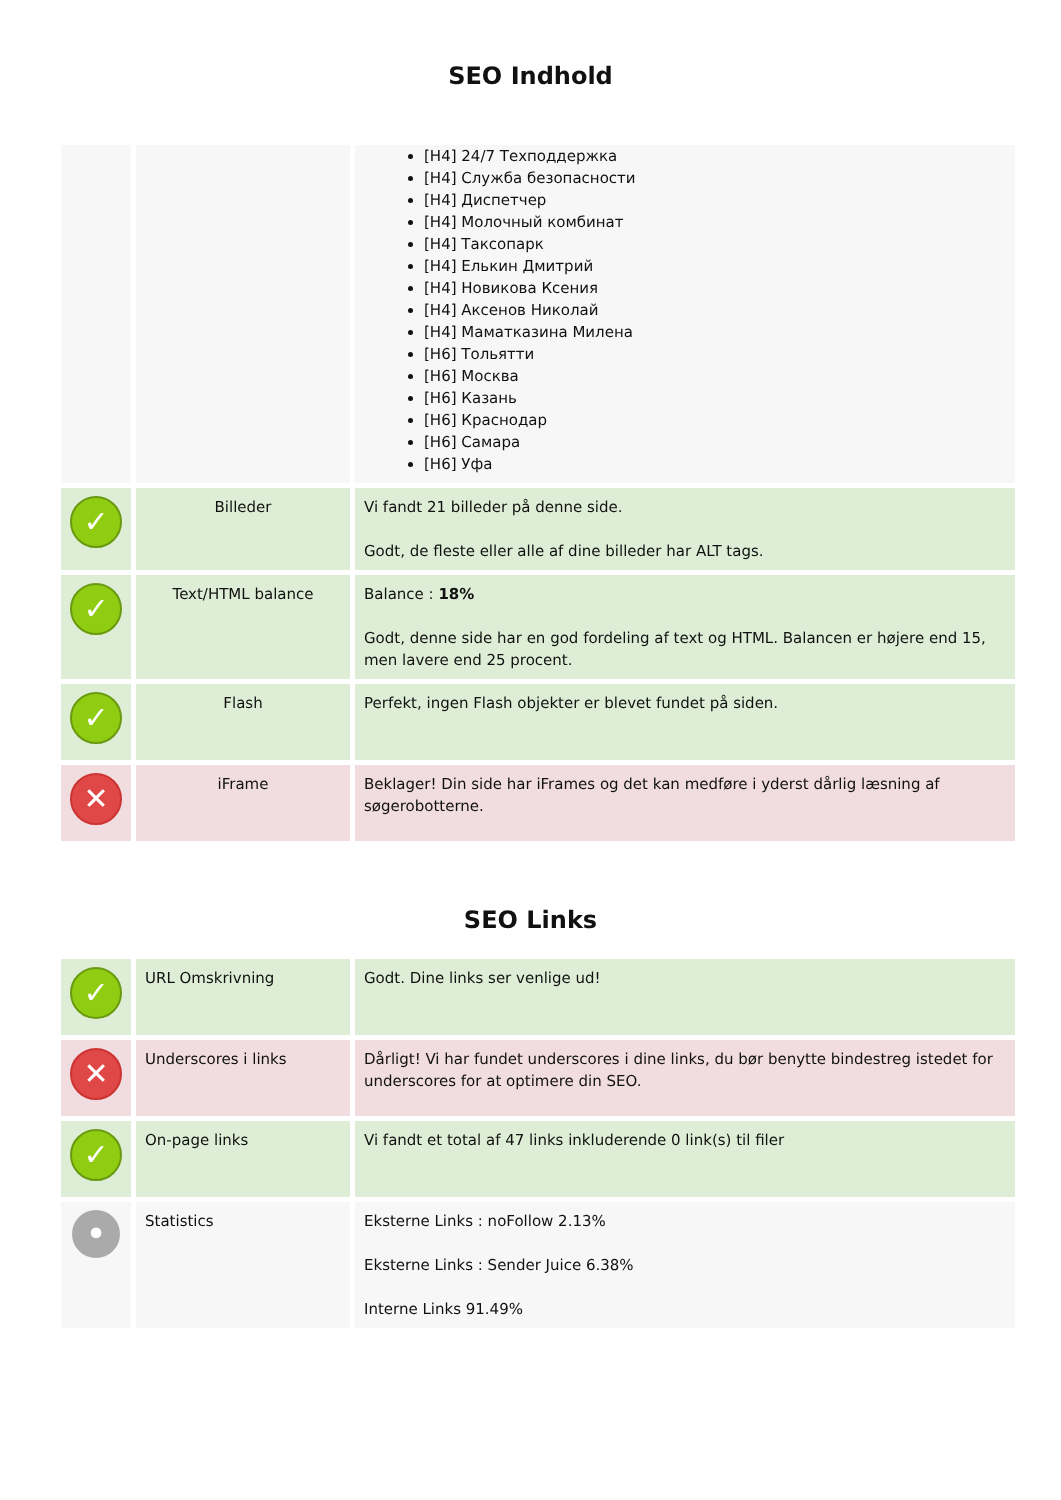SEO Indhold
| | | [H4] 24/7 Техподдержка [H4] Служба безопасности [H4] Диспетчер [H4] Молочный комбинат [H4] Таксопарк [H4] Елькин Дмитрий [H4] Новикова Ксения [H4] Аксенов Николай [H4] Маматказина Милена [H6] Тольятти [H6] Москва [H6] Казань [H6] Краснодар [H6] Самара [H6] Уфа |
| ✓ | Billeder | Vi fandt 21 billeder på denne side. Godt, de fleste eller alle af dine billeder har ALT tags. |
| ✓ | Text/HTML balance | Balance : 18% Godt, denne side har en god fordeling af text og HTML. Balancen er højere end 15, men lavere end 25 procent. |
| ✓ | Flash | Perfekt, ingen Flash objekter er blevet fundet på siden. |
| ✕ | iFrame | Beklager! Din side har iFrames og det kan medføre i yderst dårlig læsning af søgerobotterne. |
SEO Links
| ✓ | URL Omskrivning | Godt. Dine links ser venlige ud! |
| ✕ | Underscores i links | Dårligt! Vi har fundet underscores i dine links, du bør benytte bindestreg istedet for underscores for at optimere din SEO. |
| ✓ | On-page links | Vi fandt et total af 47 links inkluderende 0 link(s) til filer |
| • | Statistics | Eksterne Links : noFollow 2.13% Eksterne Links : Sender Juice 6.38% Interne Links 91.49% |